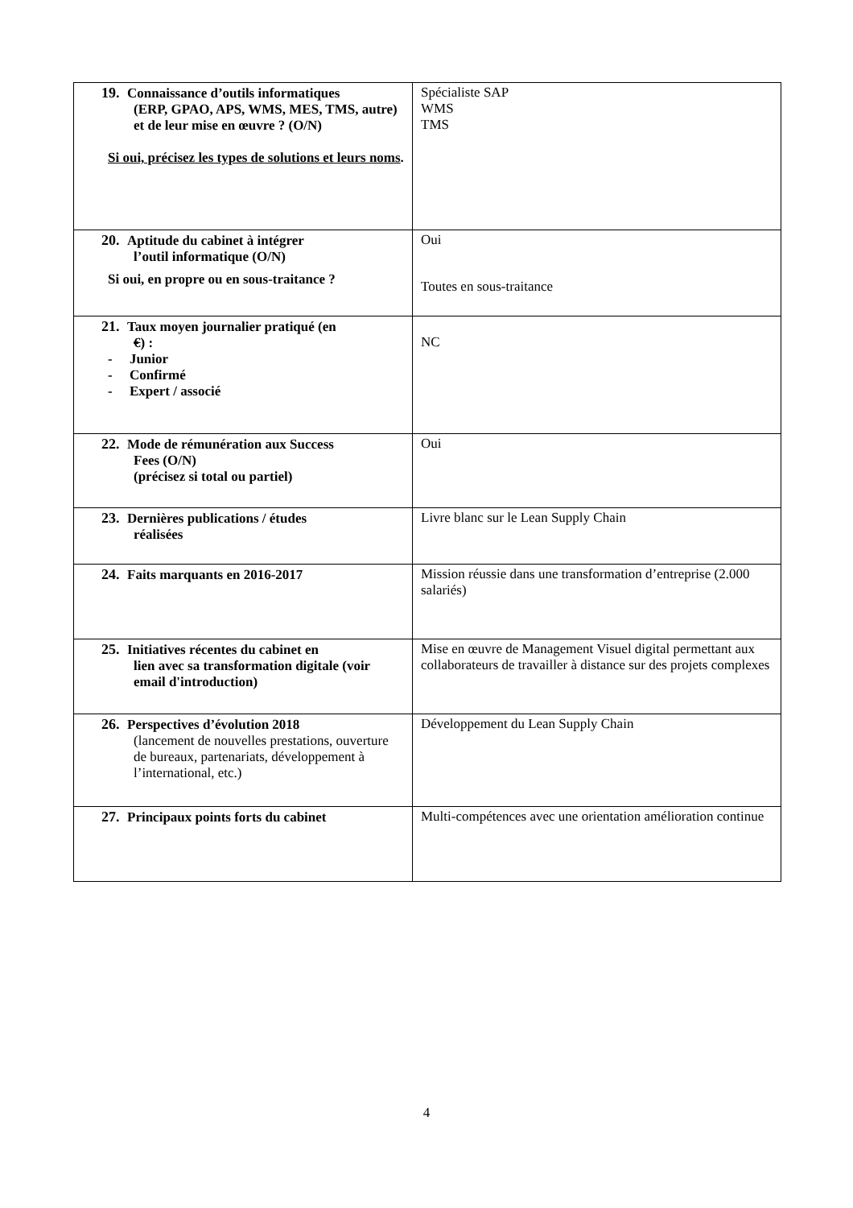| 19. Connaissance d’outils informatiques (ERP, GPAO, APS, WMS, MES, TMS, autre) et de leur mise en œuvre ? (O/N) Si oui, précisez les types de solutions et leurs noms . | Spécialiste SAP WMS TMS |
| 20. Aptitude du cabinet à intégrer l’outil informatique (O/N) Si oui, en propre ou en sous-traitance ? | Oui Toutes en sous-traitance |
| 21. Taux moyen journalier pratiqué (en € ) : - Junior - Confirmé - Expert / associé | NC |
| 22. Mode de rémunération aux Success Fees (O/N) (précisez si total ou partiel) | Oui |
| 23. Dernières publications / études réalisées | Livre blanc sur le Lean Supply Chain |
| 24. Faits marquants en 2016-2017 | Mission réussie dans une transformation d’entreprise (2.000 salariés) |
| 25. Initiatives récentes du cabinet en lien avec sa transformation digitale (voir email d'introduction) | Mise en œuvre de Management Visuel digital permettant aux collaborateurs de travailler à distance sur des projets complexes |
| 26. Perspectives d’évolution 2018 (lancement de nouvelles prestations, ouverture de bureaux, partenariats, développement à l’international, etc.) | Développement du Lean Supply Chain |
| 27. Principaux points forts du cabinet | Multi-compétences avec une orientation amélioration continue |
4